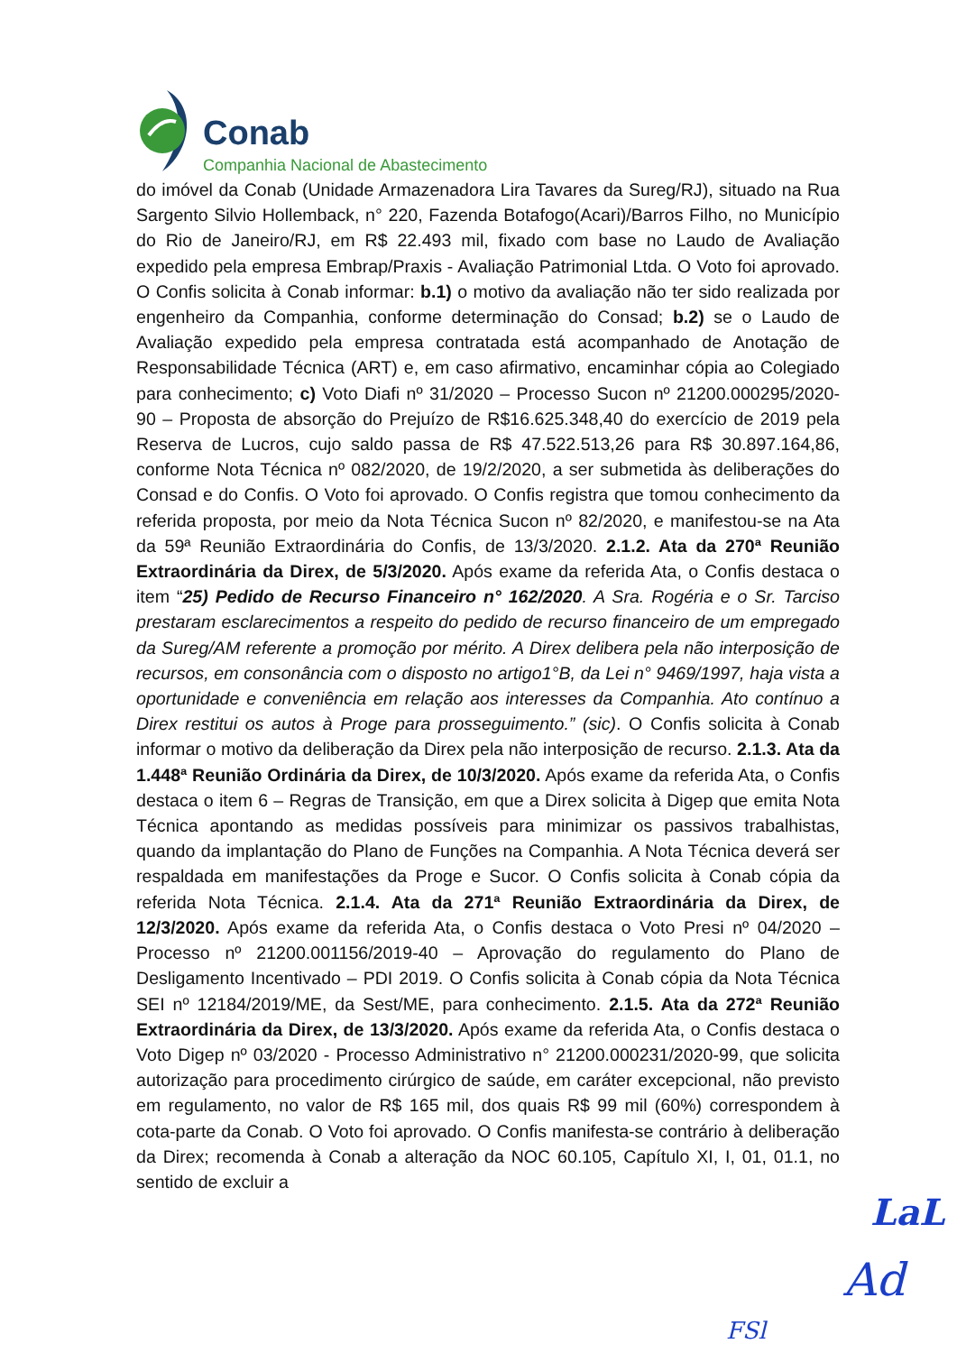Conab
Companhia Nacional de Abastecimento
do imóvel da Conab (Unidade Armazenadora Lira Tavares da Sureg/RJ), situado na Rua Sargento Silvio Hollemback, n° 220, Fazenda Botafogo(Acari)/Barros Filho, no Município do Rio de Janeiro/RJ, em R$ 22.493 mil, fixado com base no Laudo de Avaliação expedido pela empresa Embrap/Praxis - Avaliação Patrimonial Ltda. O Voto foi aprovado. O Confis solicita à Conab informar: b.1) o motivo da avaliação não ter sido realizada por engenheiro da Companhia, conforme determinação do Consad; b.2) se o Laudo de Avaliação expedido pela empresa contratada está acompanhado de Anotação de Responsabilidade Técnica (ART) e, em caso afirmativo, encaminhar cópia ao Colegiado para conhecimento; c) Voto Diafi nº 31/2020 – Processo Sucon nº 21200.000295/2020-90 – Proposta de absorção do Prejuízo de R$16.625.348,40 do exercício de 2019 pela Reserva de Lucros, cujo saldo passa de R$ 47.522.513,26 para R$ 30.897.164,86, conforme Nota Técnica nº 082/2020, de 19/2/2020, a ser submetida às deliberações do Consad e do Confis. O Voto foi aprovado. O Confis registra que tomou conhecimento da referida proposta, por meio da Nota Técnica Sucon nº 82/2020, e manifestou-se na Ata da 59ª Reunião Extraordinária do Confis, de 13/3/2020. 2.1.2. Ata da 270ª Reunião Extraordinária da Direx, de 5/3/2020. Após exame da referida Ata, o Confis destaca o item “25) Pedido de Recurso Financeiro n° 162/2020. A Sra. Rogéria e o Sr. Tarciso prestaram esclarecimentos a respeito do pedido de recurso financeiro de um empregado da Sureg/AM referente a promoção por mérito. A Direx delibera pela não interposição de recursos, em consonância com o disposto no artigo1°B, da Lei n° 9469/1997, haja vista a oportunidade e conveniência em relação aos interesses da Companhia. Ato contínuo a Direx restitui os autos à Proge para prosseguimento.” (sic). O Confis solicita à Conab informar o motivo da deliberação da Direx pela não interposição de recurso. 2.1.3. Ata da 1.448ª Reunião Ordinária da Direx, de 10/3/2020. Após exame da referida Ata, o Confis destaca o item 6 – Regras de Transição, em que a Direx solicita à Digep que emita Nota Técnica apontando as medidas possíveis para minimizar os passivos trabalhistas, quando da implantação do Plano de Funções na Companhia. A Nota Técnica deverá ser respaldada em manifestações da Proge e Sucor. O Confis solicita à Conab cópia da referida Nota Técnica. 2.1.4. Ata da 271ª Reunião Extraordinária da Direx, de 12/3/2020. Após exame da referida Ata, o Confis destaca o Voto Presi nº 04/2020 – Processo nº 21200.001156/2019-40 – Aprovação do regulamento do Plano de Desligamento Incentivado – PDI 2019. O Confis solicita à Conab cópia da Nota Técnica SEI nº 12184/2019/ME, da Sest/ME, para conhecimento. 2.1.5. Ata da 272ª Reunião Extraordinária da Direx, de 13/3/2020. Após exame da referida Ata, o Confis destaca o Voto Digep nº 03/2020 - Processo Administrativo n° 21200.000231/2020-99, que solicita autorização para procedimento cirúrgico de saúde, em caráter excepcional, não previsto em regulamento, no valor de R$ 165 mil, dos quais R$ 99 mil (60%) correspondem à cota-parte da Conab. O Voto foi aprovado. O Confis manifesta-se contrário à deliberação da Direx; recomenda à Conab a alteração da NOC 60.105, Capítulo XI, I, 01, 01.1, no sentido de excluir a
LaL
Ad
FSl